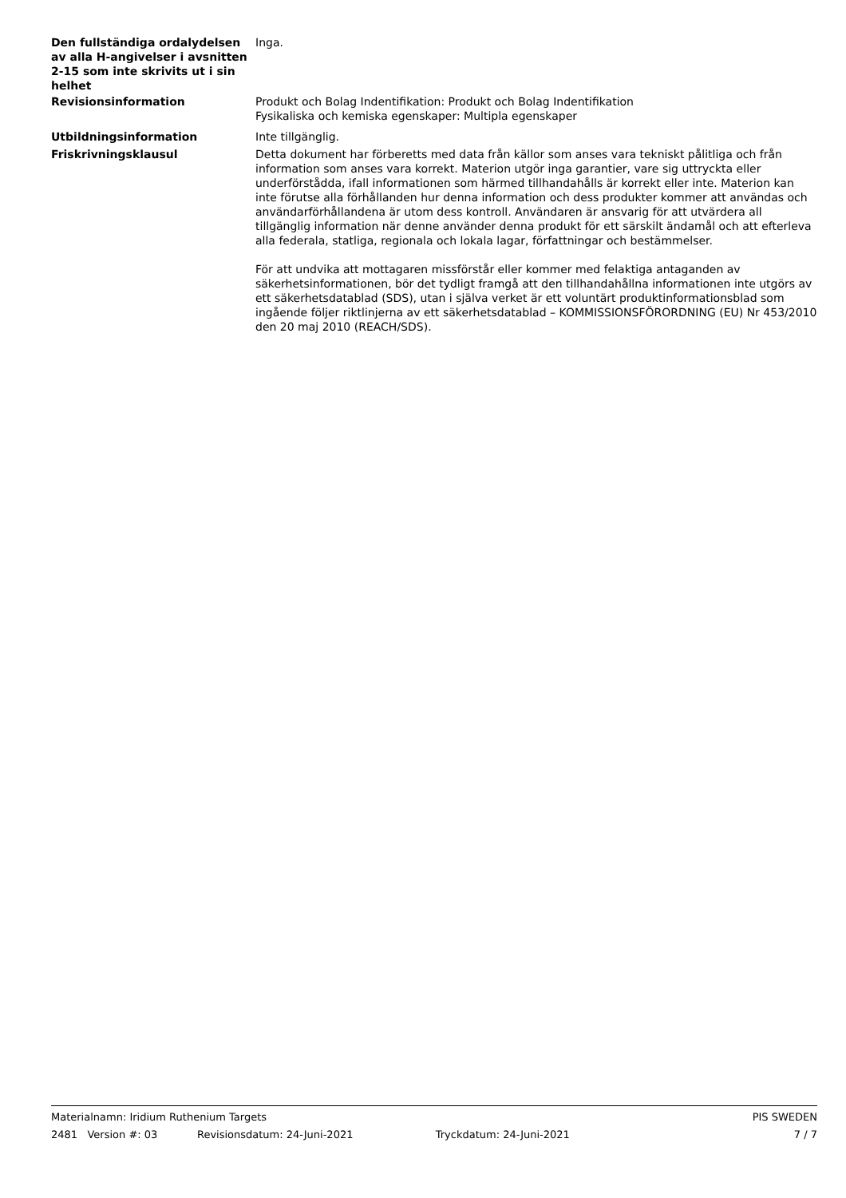Den fullständiga ordalydelsen av alla H-angivelser i avsnitten 2-15 som inte skrivits ut i sin helhet
Inga.
Revisionsinformation Produkt och Bolag Indentifikation: Produkt och Bolag Indentifikation
Fysikaliska och kemiska egenskaper: Multipla egenskaper
Utbildningsinformation Inte tillgänglig.
Friskrivningsklausul Detta dokument har förberetts med data från källor som anses vara tekniskt pålitliga och från information som anses vara korrekt. Materion utgör inga garantier, vare sig uttryckta eller underförstådda, ifall informationen som härmed tillhandahålls är korrekt eller inte. Materion kan inte förutse alla förhållanden hur denna information och dess produkter kommer att användas och användarförhållandena är utom dess kontroll. Användaren är ansvarig för att utvärdera all tillgänglig information när denne använder denna produkt för ett särskilt ändamål och att efterleva alla federala, statliga, regionala och lokala lagar, författningar och bestämmelser.
För att undvika att mottagaren missförstår eller kommer med felaktiga antaganden av säkerhetsinformationen, bör det tydligt framgå att den tillhandahållna informationen inte utgörs av ett säkerhetsdatablad (SDS), utan i själva verket är ett voluntärt produktinformationsblad som ingående följer riktlinjerna av ett säkerhetsdatablad – KOMMISSIONSFÖRORDNING (EU) Nr 453/2010 den 20 maj 2010 (REACH/SDS).
Materialnamn: Iridium Ruthenium Targets PIS SWEDEN
2481 Version #: 03 Revisionsdatum: 24-Juni-2021 Tryckdatum: 24-Juni-2021 7 / 7